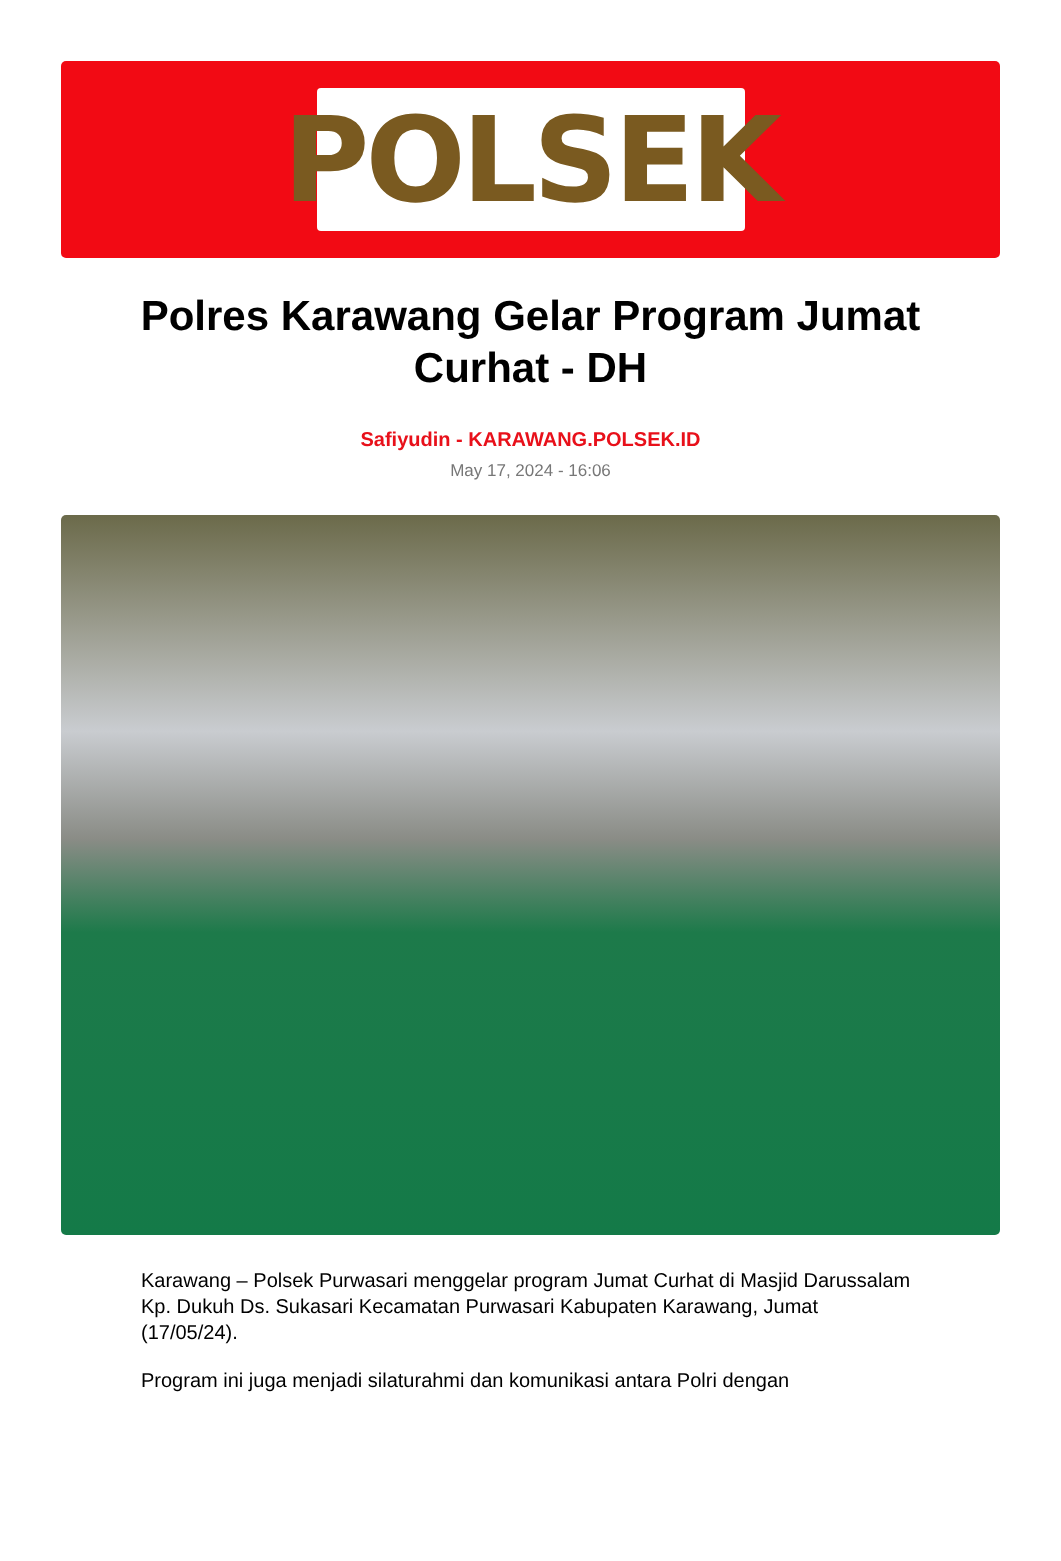POLSEK
Polres Karawang Gelar Program Jumat Curhat - DH
Safiyudin - KARAWANG.POLSEK.ID
May 17, 2024 - 16:06
Karawang – Polsek Purwasari menggelar program Jumat Curhat di Masjid Darussalam Kp. Dukuh Ds. Sukasari Kecamatan Purwasari Kabupaten Karawang, Jumat (17/05/24).
Program ini juga menjadi silaturahmi dan komunikasi antara Polri dengan